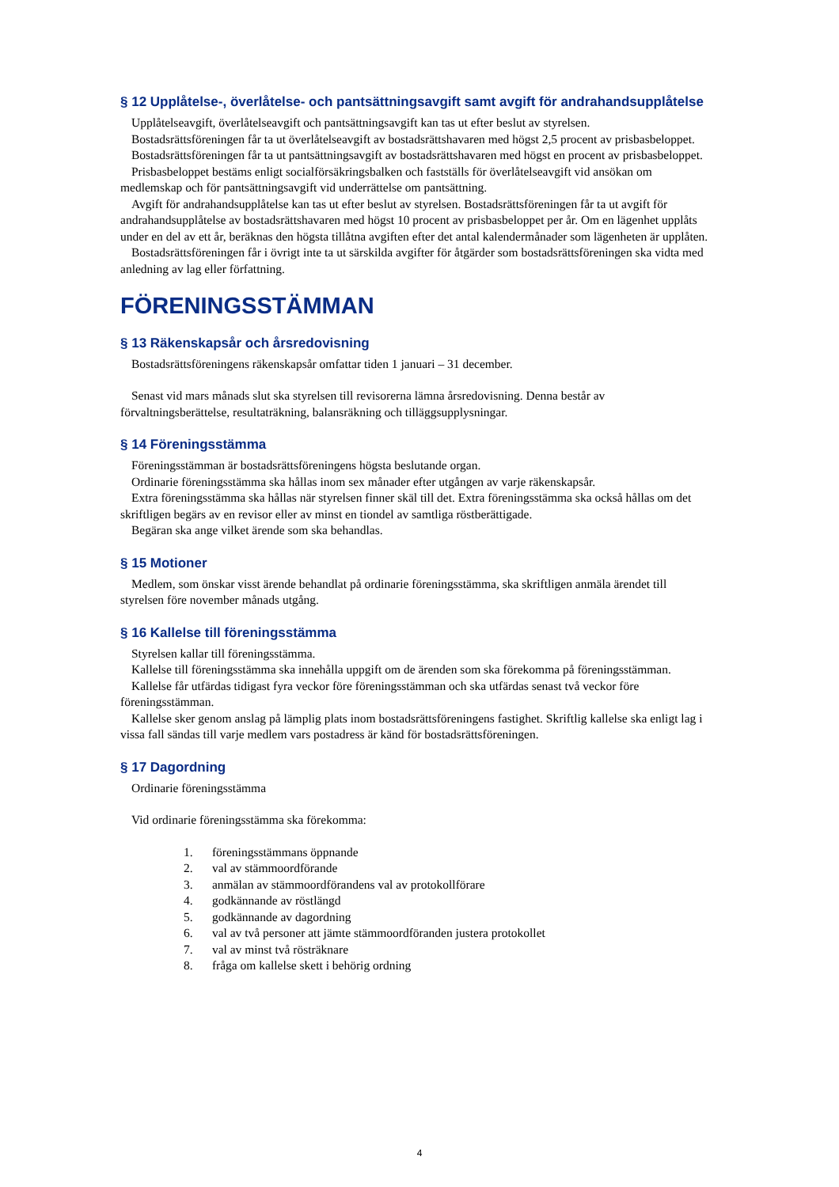§ 12 Upplåtelse-, överlåtelse- och pantsättningsavgift samt avgift för andrahandsupplåtelse
Upplåtelseavgift, överlåtelseavgift och pantsättningsavgift kan tas ut efter beslut av styrelsen.
Bostadsrättsföreningen får ta ut överlåtelseavgift av bostadsrättshavaren med högst 2,5 procent av prisbasbeloppet.
Bostadsrättsföreningen får ta ut pantsättningsavgift av bostadsrättshavaren med högst en procent av prisbasbeloppet.
Prisbasbeloppet bestäms enligt socialförsäkringsbalken och fastställs för överlåtelseavgift vid ansökan om medlemskap och för pantsättningsavgift vid underrättelse om pantsättning.
Avgift för andrahandsupplåtelse kan tas ut efter beslut av styrelsen. Bostadsrättsföreningen får ta ut avgift för andrahandsupplåtelse av bostadsrättshavaren med högst 10 procent av prisbasbeloppet per år. Om en lägenhet upplåts under en del av ett år, beräknas den högsta tillåtna avgiften efter det antal kalendermånader som lägenheten är upplåten.
Bostadsrättsföreningen får i övrigt inte ta ut särskilda avgifter för åtgärder som bostadsrättsföreningen ska vidta med anledning av lag eller författning.
FÖRENINGSSTÄMMAN
§ 13 Räkenskapsår och årsredovisning
Bostadsrättsföreningens räkenskapsår omfattar tiden 1 januari – 31 december.
Senast vid mars månads slut ska styrelsen till revisorerna lämna årsredovisning. Denna består av förvaltningsberättelse, resultaträkning, balansräkning och tilläggsupplysningar.
§ 14 Föreningsstämma
Föreningsstämman är bostadsrättsföreningens högsta beslutande organ.
Ordinarie föreningsstämma ska hållas inom sex månader efter utgången av varje räkenskapsår.
Extra föreningsstämma ska hållas när styrelsen finner skäl till det. Extra föreningsstämma ska också hållas om det skriftligen begärs av en revisor eller av minst en tiondel av samtliga röstberättigade.
Begäran ska ange vilket ärende som ska behandlas.
§ 15 Motioner
Medlem, som önskar visst ärende behandlat på ordinarie föreningsstämma, ska skriftligen anmäla ärendet till styrelsen före november månads utgång.
§ 16 Kallelse till föreningsstämma
Styrelsen kallar till föreningsstämma.
Kallelse till föreningsstämma ska innehålla uppgift om de ärenden som ska förekomma på föreningsstämman.
Kallelse får utfärdas tidigast fyra veckor före föreningsstämman och ska utfärdas senast två veckor före föreningsstämman.
Kallelse sker genom anslag på lämplig plats inom bostadsrättsföreningens fastighet. Skriftlig kallelse ska enligt lag i vissa fall sändas till varje medlem vars postadress är känd för bostadsrättsföreningen.
§ 17 Dagordning
Ordinarie föreningsstämma
Vid ordinarie föreningsstämma ska förekomma:
1. föreningsstämmans öppnande
2. val av stämmoordförande
3. anmälan av stämmoordförandens val av protokollförare
4. godkännande av röstlängd
5. godkännande av dagordning
6. val av två personer att jämte stämmoordföranden justera protokollet
7. val av minst två rösträknare
8. fråga om kallelse skett i behörig ordning
4